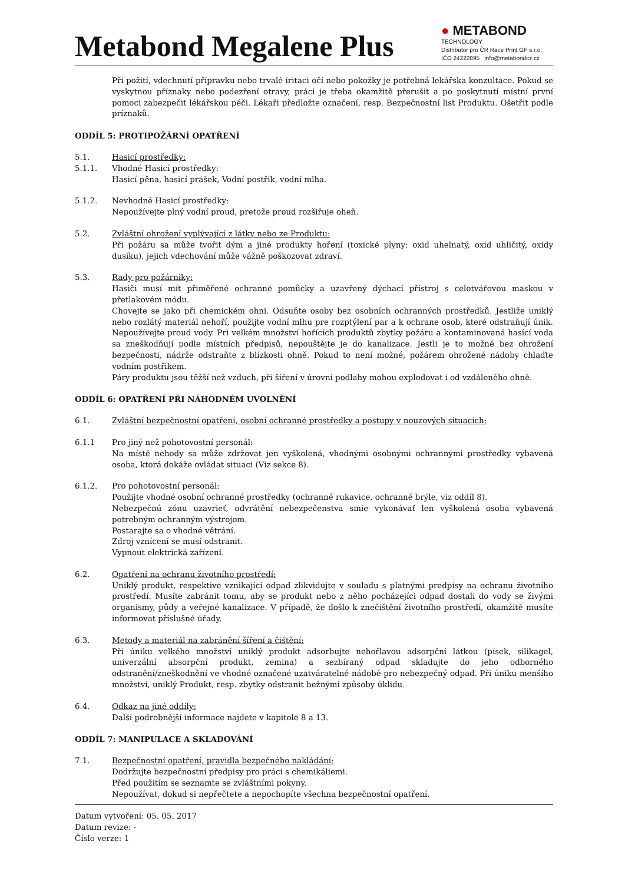Metabond Megalene Plus
● METABOND
TECHNOLOGY
Distributor pro ČR Race Print GP s.r.o.
IČO 24222895 info@metabondcz.cz
Při požití, vdechnutí přípravku nebo trvalé iritaci očí nebo pokožky je potřebná lekářska konzultace. Pokud se vyskytnou příznaky nebo podezření otravy, práci je třeba okamžitě přerušit a po poskytnutí místní první pomoci zabezpečit lékářskou péči. Lékaři předložte označení, resp. Bezpečnostní list Produktu. Ošetřit podle príznaků.
ODDÍL 5: PROTIPOŽÁRNÍ OPATŘENÍ
5.1. Hasicí prostředky:
5.1.1. Vhodné Hasicí prostředky:
Hasicí pěna, hasicí prášek, Vodní postřik, vodní mlha.
5.1.2. Nevhodné Hasicí prostředky:
Nepoužívejte plný vodní proud, pretože proud rozšiřuje oheň.
5.2. Zvláštní ohrožení vyplývající z látky nebo ze Produktu:
Při požáru sa může tvořit dým a jiné produkty hoření (toxické plyny: oxid uhelnatý, oxid uhličitý, oxidy dusíku), jejich vdechování může vážně poškozovat zdraví.
5.3. Rady pro požárniky:
Hasiči musí mít přiměřené ochranné pomůcky a uzavřený dýchací přístroj s celotvářovou maskou v přetlakovém módu.
Chovejte se jako při chemickém ohni. Odsuňte osoby bez osobních ochranných prostředků. Jestliže uniklý nebo rozlátý materiál nehoří, použijte vodní mlhu pre rozptýlení par a k ochrane osob, které odstraňují únik. Nepoužívejte proud vody. Pri velkém množství hořících produktů zbytky požáru a kontaminovaná hasící voda sa zneškodňují podle místních předpisů, nepouštějte je do kanalizace. Jestli je to možné bez ohrožení bezpečnosti, nádrže odstraňte z blízkosti ohně. Pokud to není možné, požárem ohrožené nádoby chlaďte vodním postřikem.
Páry produktu jsou těžší než vzduch, při šíření v úrovni podlahy mohou explodovat i od vzdáleného ohně.
ODDÍL 6: OPATŘENÍ PŘI NÁHODNÉM UVOLNĚNÍ
6.1. Zvláštní bezpečnostní opatření, osobní ochranné prostředky a postupy v nouzových situacích:
6.1.1 Pro jiný než pohotovostní personál:
Na místě nehody sa může zdržovat jen vyškolená, vhodnými osobnými ochrannými prostředky vybavená osoba, ktorá dokáže ovládat situaci (Viz sekce 8).
6.1.2. Pro pohotovostní personál:
Použijte vhodné osobní ochranné prostředky (ochranné rukavice, ochranné brýle, viz oddíl 8).
Nebezpečnú zónu uzavrieť, odvrátění nebezpečenstva smie vykonávať len vyškolená osoba vybavená potrebným ochranným výstrojom.
Postarajte sa o vhodné větrání.
Zdroj vznícení se musí odstranit.
Vypnout elektrická zařízení.
6.2. Opatření na ochranu životního prostředí:
Uniklý produkt, respektive vznikající odpad zlikvidujte v souladu s platnými predpisy na ochranu životního prostředí. Musíte zabránit tomu, aby se produkt nebo z něho pocházejíci odpad dostali do vody se živými organismy, půdy a veřejné kanalizace. V případě, že došlo k znečištění životního prostředí, okamžitě musíte informovat příslušné úřady.
6.3. Metody a materiál na zabránění šíření a čištění:
Při úniku velkého množství uniklý produkt adsorbujte nehořlavou adsorpční látkou (písek, silikagel, univerzální absorpční produkt, zemina) a sezbíraný odpad skladujte do jeho odborného odstranění/zneškodnění ve vhodné označené uzatváratelné nádobě pro nebezpečný odpad. Při úniku menšího množství, uniklý Produkt, resp. zbytky odstranit bežnými způsoby úklidu.
6.4. Odkaz na jiné oddíly:
Další podrobnější informace najdete v kapitole 8 a 13.
ODDÍL 7: MANIPULACE A SKLADOVÁNÍ
7.1. Bezpečnostní opatření, pravidla bezpečného nakládání:
Dodržujte bezpečnostní předpisy pro práci s chemikáliemi.
Před použitím se seznamte se zvláštními pokyny.
Nepoužívat, dokud si nepřečtete a nepochopíte všechna bezpečnostní opatření.
Datum vytvoření: 05. 05. 2017
Datum revize: -
Číslo verze: 1